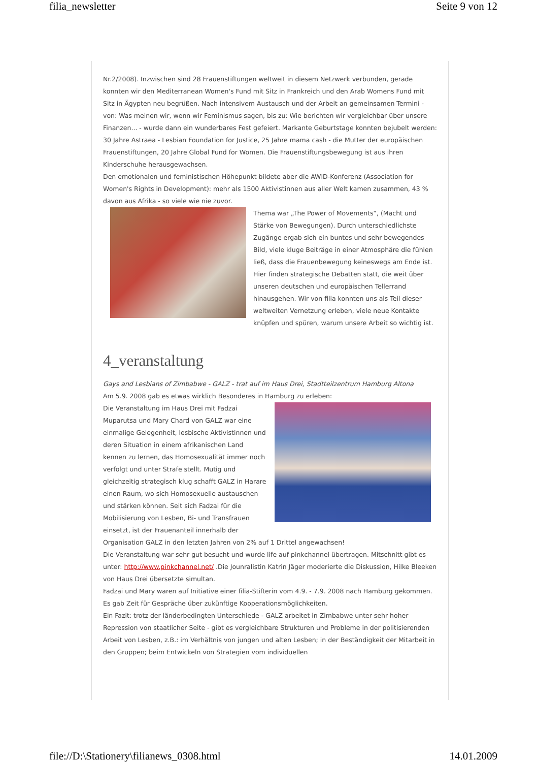filia_newsletter Seite 9 von 12
Nr.2/2008). Inzwischen sind 28 Frauenstiftungen weltweit in diesem Netzwerk verbunden, gerade konnten wir den Mediterranean Women's Fund mit Sitz in Frankreich und den Arab Womens Fund mit Sitz in Ägypten neu begrüßen. Nach intensivem Austausch und der Arbeit an gemeinsamen Termini - von: Was meinen wir, wenn wir Feminismus sagen, bis zu: Wie berichten wir vergleichbar über unsere Finanzen... - wurde dann ein wunderbares Fest gefeiert. Markante Geburtstage konnten bejubelt werden: 30 Jahre Astraea - Lesbian Foundation for Justice, 25 Jahre mama cash - die Mutter der europäischen Frauenstiftungen, 20 Jahre Global Fund for Women. Die Frauenstiftungsbewegung ist aus ihren Kinderschuhe herausgewachsen.
Den emotionalen und feministischen Höhepunkt bildete aber die AWID-Konferenz (Association for Women's Rights in Development): mehr als 1500 Aktivistinnen aus aller Welt kamen zusammen, 43 % davon aus Afrika - so viele wie nie zuvor.
Thema war „The Power of Movements“, (Macht und Stärke von Bewegungen). Durch unterschiedlichste Zugänge ergab sich ein buntes und sehr bewegendes Bild, viele kluge Beiträge in einer Atmosphäre die fühlen ließ, dass die Frauenbewegung keineswegs am Ende ist. Hier finden strategische Debatten statt, die weit über unseren deutschen und europäischen Tellerrand hinausgehen. Wir von filia konnten uns als Teil dieser weltweiten Vernetzung erleben, viele neue Kontakte knüpfen und spüren, warum unsere Arbeit so wichtig ist.
4_veranstaltung
Gays and Lesbians of Zimbabwe - GALZ - trat auf im Haus Drei, Stadtteilzentrum Hamburg Altona
Am 5.9. 2008 gab es etwas wirklich Besonderes in Hamburg zu erleben:
Die Veranstaltung im Haus Drei mit Fadzai Muparutsa und Mary Chard von GALZ war eine einmalige Gelegenheit, lesbische Aktivistinnen und deren Situation in einem afrikanischen Land kennen zu lernen, das Homosexualität immer noch verfolgt und unter Strafe stellt. Mutig und gleichzeitig strategisch klug schafft GALZ in Harare einen Raum, wo sich Homosexuelle austauschen und stärken können. Seit sich Fadzai für die Mobilisierung von Lesben, Bi- und Transfrauen einsetzt, ist der Frauenanteil innerhalb der Organisation GALZ in den letzten Jahren von 2% auf 1 Drittel angewachsen!
Die Veranstaltung war sehr gut besucht und wurde life auf pinkchannel übertragen. Mitschnitt gibt es unter: http://www.pinkchannel.net/ .Die Jounralistin Katrin Jäger moderierte die Diskussion, Hilke Bleeken von Haus Drei übersetzte simultan.
Fadzai und Mary waren auf Initiative einer filia-Stifterin vom 4.9. - 7.9. 2008 nach Hamburg gekommen. Es gab Zeit für Gespräche über zukünftige Kooperationsmöglichkeiten.
Ein Fazit: trotz der länderbedingten Unterschiede - GALZ arbeitet in Zimbabwe unter sehr hoher Repression von staatlicher Seite - gibt es vergleichbare Strukturen und Probleme in der politisierenden Arbeit von Lesben, z.B.: im Verhältnis von jungen und alten Lesben; in der Beständigkeit der Mitarbeit in den Gruppen; beim Entwickeln von Strategien vom individuellen
file://D:\Stationery\filianews_0308.html 14.01.2009